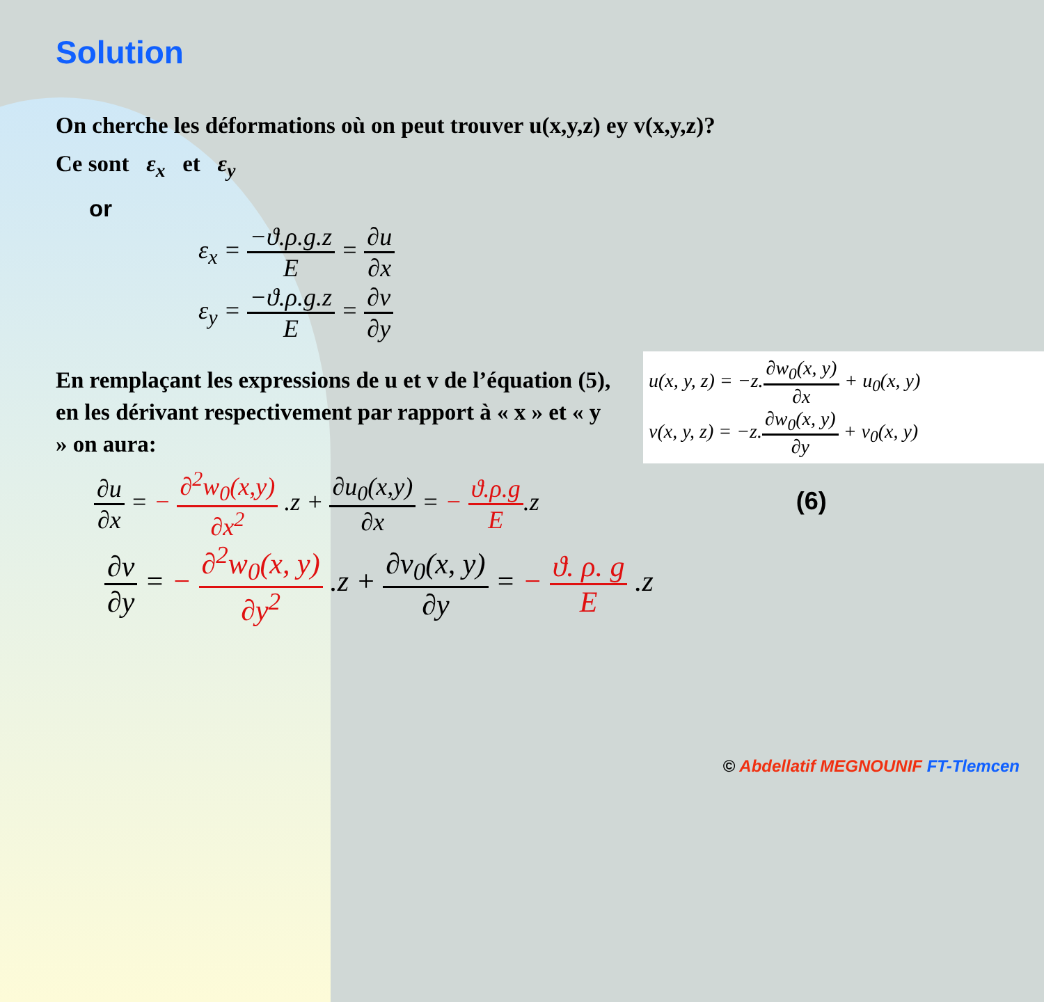Solution
On cherche les déformations où on peut trouver u(x,y,z) ey v(x,y,z)?
Ce sont ε<sub>x</sub> et ε<sub>y</sub>
or
ε<sub>x</sub> = −ϑ.ρ.g.z E = ∂u ∂x
ε<sub>y</sub> = −ϑ.ρ.g.z E = ∂v ∂y
En remplaçant les expressions de u et v de l’équation (5), en les dérivant respectivement par rapport à « x » et « y » on aura:
∂u ∂x = − ∂<sup>2</sup>w<sub>0</sub>(x,y) ∂x<sup>2</sup> .z + ∂u<sub>0</sub>(x,y) ∂x = − ϑ.ρ.g E.z (6)
∂v ∂y = − ∂<sup>2</sup>w<sub>0</sub>(x, y) ∂y<sup>2</sup> .z + ∂v<sub>0</sub>(x, y) ∂y = − ϑ. ρ. g E .z
u(x, y, z) = −z.∂w<sub>0</sub>(x, y) ∂x + u<sub>0</sub>(x, y)
v(x, y, z) = −z.∂w<sub>0</sub>(x, y) ∂y + v<sub>0</sub>(x, y)
© Abdellatif MEGNOUNIF FT-Tlemcen